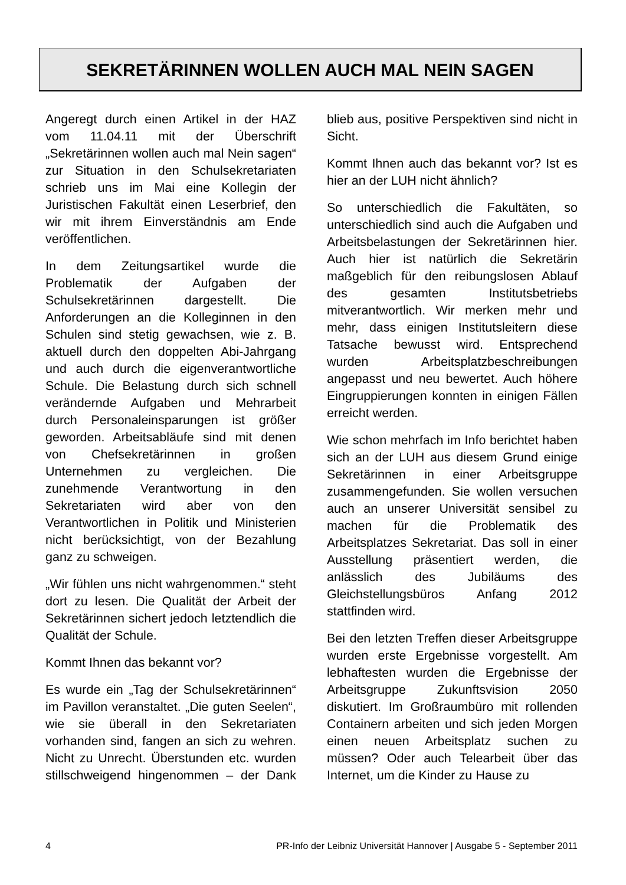SEKRETÄRINNEN WOLLEN AUCH MAL NEIN SAGEN
Angeregt durch einen Artikel in der HAZ vom 11.04.11 mit der Überschrift „Sekretärinnen wollen auch mal Nein sagen“ zur Situation in den Schulsekretariaten schrieb uns im Mai eine Kollegin der Juristischen Fakultät einen Leserbrief, den wir mit ihrem Einverständnis am Ende veröffentlichen.
In dem Zeitungsartikel wurde die Problematik der Aufgaben der Schulsekretärinnen dargestellt. Die Anforderungen an die Kolleginnen in den Schulen sind stetig gewachsen, wie z. B. aktuell durch den doppelten Abi-Jahrgang und auch durch die eigenverantwortliche Schule. Die Belastung durch sich schnell verändernde Aufgaben und Mehrarbeit durch Personaleinsparungen ist größer geworden. Arbeitsabläufe sind mit denen von Chefsekretärinnen in großen Unternehmen zu vergleichen. Die zunehmende Verantwortung in den Sekretariaten wird aber von den Verantwortlichen in Politik und Ministerien nicht berücksichtigt, von der Bezahlung ganz zu schweigen.
„Wir fühlen uns nicht wahrgenommen.“ steht dort zu lesen. Die Qualität der Arbeit der Sekretärinnen sichert jedoch letztendlich die Qualität der Schule.
Kommt Ihnen das bekannt vor?
Es wurde ein „Tag der Schulsekretärinnen“ im Pavillon veranstaltet. „Die guten Seelen“, wie sie überall in den Sekretariaten vorhanden sind, fangen an sich zu wehren. Nicht zu Unrecht. Überstunden etc. wurden stillschweigend hingenommen – der Dank blieb aus, positive Perspektiven sind nicht in Sicht.
Kommt Ihnen auch das bekannt vor? Ist es hier an der LUH nicht ähnlich?
So unterschiedlich die Fakultäten, so unterschiedlich sind auch die Aufgaben und Arbeitsbelastungen der Sekretärinnen hier. Auch hier ist natürlich die Sekretärin maßgeblich für den reibungslosen Ablauf des gesamten Institutsbetriebs mitverantwortlich. Wir merken mehr und mehr, dass einigen Institutsleitern diese Tatsache bewusst wird. Entsprechend wurden Arbeitsplatzbeschreibungen angepasst und neu bewertet. Auch höhere Eingruppierungen konnten in einigen Fällen erreicht werden.
Wie schon mehrfach im Info berichtet haben sich an der LUH aus diesem Grund einige Sekretärinnen in einer Arbeitsgruppe zusammengefunden. Sie wollen versuchen auch an unserer Universität sensibel zu machen für die Problematik des Arbeitsplatzes Sekretariat. Das soll in einer Ausstellung präsentiert werden, die anlässlich des Jubiläums des Gleichstellungsbüros Anfang 2012 stattfinden wird.
Bei den letzten Treffen dieser Arbeitsgruppe wurden erste Ergebnisse vorgestellt. Am lebhaftesten wurden die Ergebnisse der Arbeitsgruppe Zukunftsvision 2050 diskutiert. Im Großraumbüro mit rollenden Containern arbeiten und sich jeden Morgen einen neuen Arbeitsplatz suchen zu müssen? Oder auch Telearbeit über das Internet, um die Kinder zu Hause zu
4 PR-Info der Leibniz Universität Hannover | Ausgabe 5 - September 2011